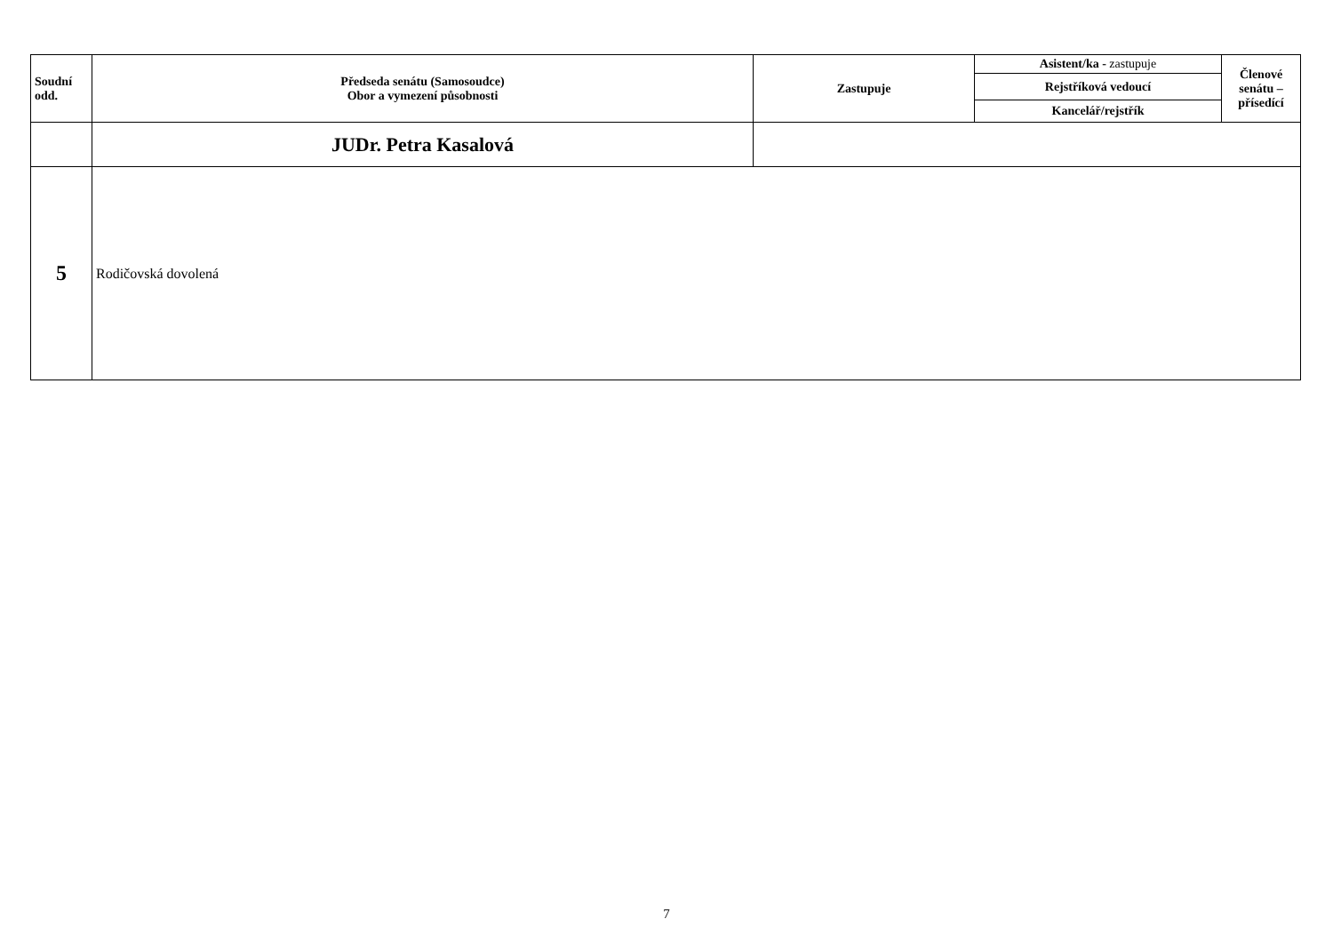| Soudní odd. | Předseda senátu (Samosoudce) Obor a vymezení působnosti | Zastupuje | Asistent/ka - zastupuje | Členové senátu – přísedící |
| --- | --- | --- | --- | --- |
| | | | Rejstříková vedoucí | |
| | | | Kancelář/rejstřík | |
| | JUDr. Petra Kasalová | | | |
| 5 | Rodičovská dovolená | | | |
7